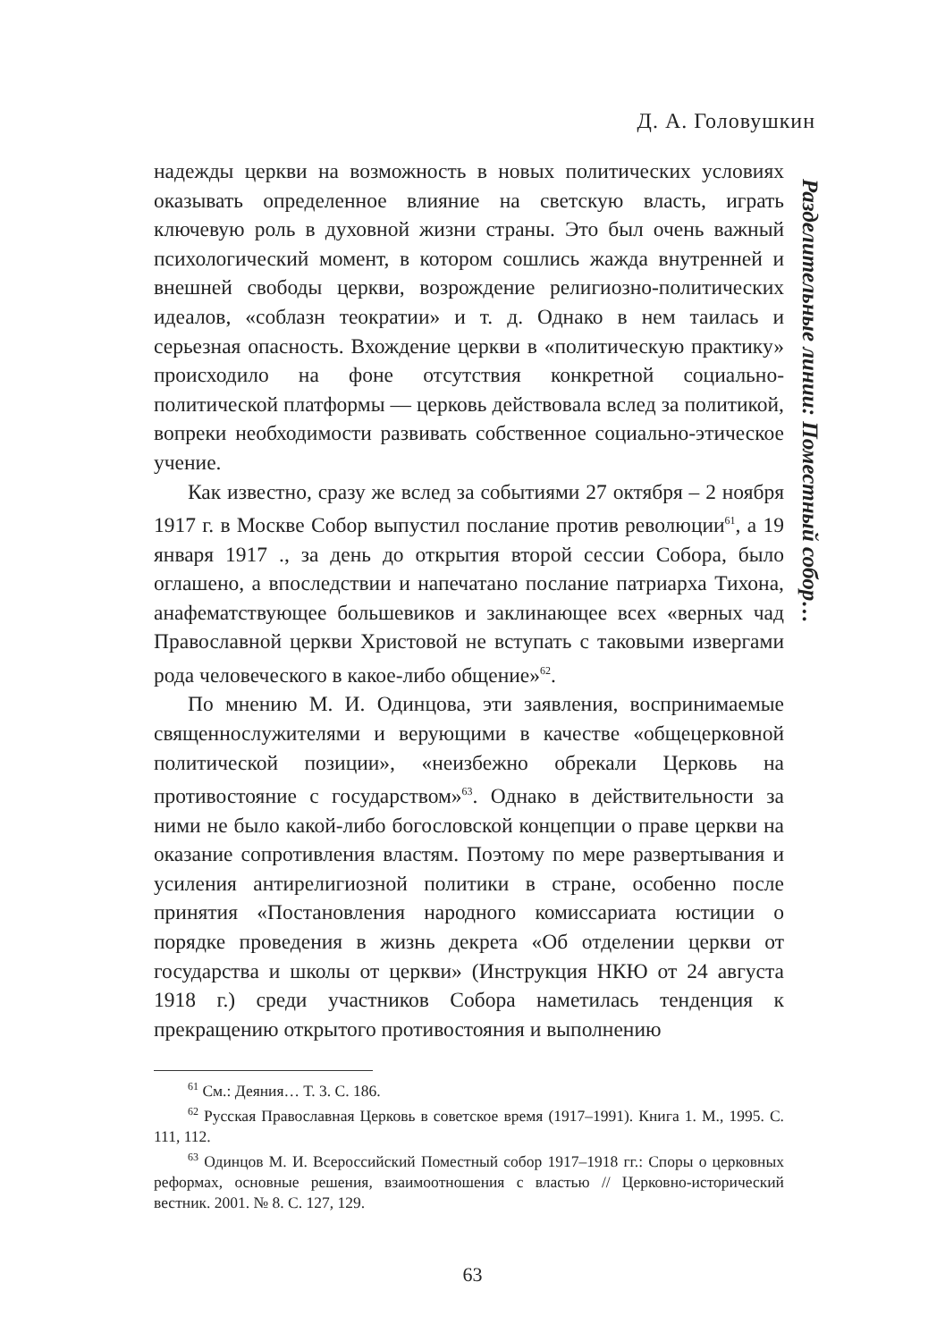Д. А. Головушкин
Разделительные линии: Поместный собор…
надежды церкви на возможность в новых политических условиях оказывать определенное влияние на светскую власть, играть ключевую роль в духовной жизни страны. Это был очень важный психологический момент, в котором сошлись жажда внутренней и внешней свободы церкви, возрождение религиозно-политических идеалов, «соблазн теократии» и т. д. Однако в нем таилась и серьезная опасность. Вхождение церкви в «политическую практику» происходило на фоне отсутствия конкретной социально-политической платформы — церковь действовала вслед за политикой, вопреки необходимости развивать собственное социально-этическое учение.
Как известно, сразу же вслед за событиями 27 октября – 2 ноября 1917 г. в Москве Собор выпустил послание против революции<sup>61</sup>, а 19 января 1917 ., за день до открытия второй сессии Собора, было оглашено, а впоследствии и напечатано послание патриарха Тихона, анафематствующее большевиков и заклинающее всех «верных чад Православной церкви Христовой не вступать с таковыми извергами рода человеческого в какое-либо общение»<sup>62</sup>.
По мнению М. И. Одинцова, эти заявления, воспринимаемые священнослужителями и верующими в качестве «общецерковной политической позиции», «неизбежно обрекали Церковь на противостояние с государством»<sup>63</sup>. Однако в действительности за ними не было какой-либо богословской концепции о праве церкви на оказание сопротивления властям. Поэтому по мере развертывания и усиления антирелигиозной политики в стране, особенно после принятия «Постановления народного комиссариата юстиции о порядке проведения в жизнь декрета «Об отделении церкви от государства и школы от церкви» (Инструкция НКЮ от 24 августа 1918 г.) среди участников Собора наметилась тенденция к прекращению открытого противостояния и выполнению
<sup>61</sup> См.: Деяния… Т. 3. С. 186.
<sup>62</sup> Русская Православная Церковь в советское время (1917–1991). Книга 1. М., 1995. С. 111, 112.
<sup>63</sup> Одинцов М. И. Всероссийский Поместный собор 1917–1918 гг.: Споры о церковных реформах, основные решения, взаимоотношения с властью // Церковно-исторический вестник. 2001. № 8. С. 127, 129.
63